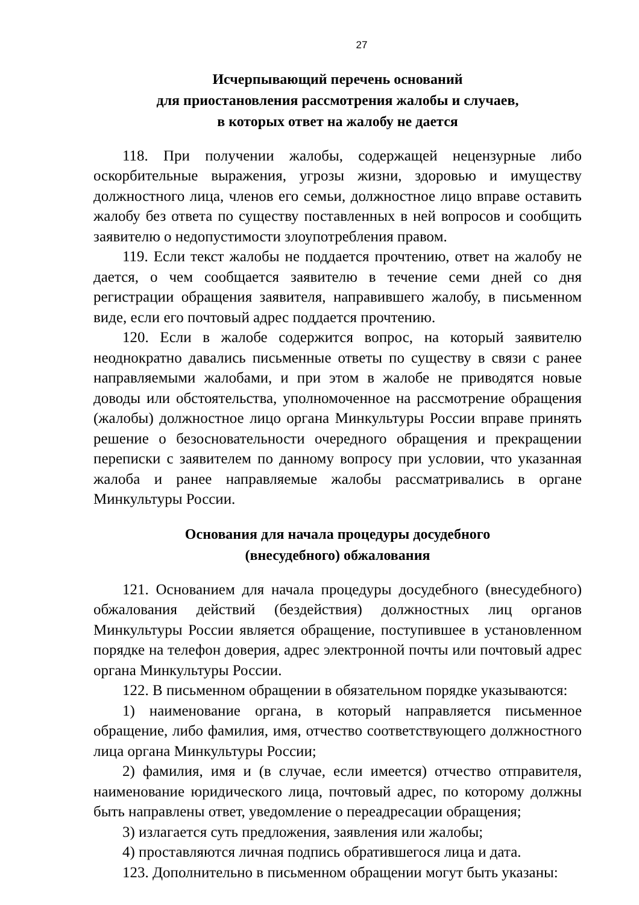27
Исчерпывающий перечень оснований
для приостановления рассмотрения жалобы и случаев,
в которых ответ на жалобу не дается
118. При получении жалобы, содержащей нецензурные либо оскорбительные выражения, угрозы жизни, здоровью и имуществу должностного лица, членов его семьи, должностное лицо вправе оставить жалобу без ответа по существу поставленных в ней вопросов и сообщить заявителю о недопустимости злоупотребления правом.
119. Если текст жалобы не поддается прочтению, ответ на жалобу не дается, о чем сообщается заявителю в течение семи дней со дня регистрации обращения заявителя, направившего жалобу, в письменном виде, если его почтовый адрес поддается прочтению.
120. Если в жалобе содержится вопрос, на который заявителю неоднократно давались письменные ответы по существу в связи с ранее направляемыми жалобами, и при этом в жалобе не приводятся новые доводы или обстоятельства, уполномоченное на рассмотрение обращения (жалобы) должностное лицо органа Минкультуры России вправе принять решение о безосновательности очередного обращения и прекращении переписки с заявителем по данному вопросу при условии, что указанная жалоба и ранее направляемые жалобы рассматривались в органе Минкультуры России.
Основания для начала процедуры досудебного
(внесудебного) обжалования
121. Основанием для начала процедуры досудебного (внесудебного) обжалования действий (бездействия) должностных лиц органов Минкультуры России является обращение, поступившее в установленном порядке на телефон доверия, адрес электронной почты или почтовый адрес органа Минкультуры России.
122. В письменном обращении в обязательном порядке указываются:
1) наименование органа, в который направляется письменное обращение, либо фамилия, имя, отчество соответствующего должностного лица органа Минкультуры России;
2) фамилия, имя и (в случае, если имеется) отчество отправителя, наименование юридического лица, почтовый адрес, по которому должны быть направлены ответ, уведомление о переадресации обращения;
3) излагается суть предложения, заявления или жалобы;
4) проставляются личная подпись обратившегося лица и дата.
123. Дополнительно в письменном обращении могут быть указаны: